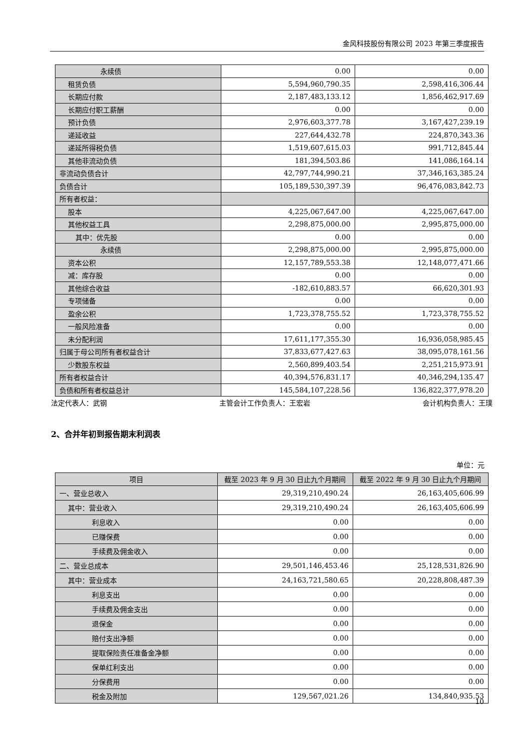金风科技股份有限公司 2023 年第三季度报告
| 永续债 | 0.00 | 0.00 |
| 租赁负债 | 5,594,960,790.35 | 2,598,416,306.44 |
| 长期应付款 | 2,187,483,133.12 | 1,856,462,917.69 |
| 长期应付职工薪酬 | 0.00 | 0.00 |
| 预计负债 | 2,976,603,377.78 | 3,167,427,239.19 |
| 递延收益 | 227,644,432.78 | 224,870,343.36 |
| 递延所得税负债 | 1,519,607,615.03 | 991,712,845.44 |
| 其他非流动负债 | 181,394,503.86 | 141,086,164.14 |
| 非流动负债合计 | 42,797,744,990.21 | 37,346,163,385.24 |
| 负债合计 | 105,189,530,397.39 | 96,476,083,842.73 |
| 所有者权益： | | |
| 股本 | 4,225,067,647.00 | 4,225,067,647.00 |
| 其他权益工具 | 2,298,875,000.00 | 2,995,875,000.00 |
| 其中：优先股 | 0.00 | 0.00 |
| 永续债 | 2,298,875,000.00 | 2,995,875,000.00 |
| 资本公积 | 12,157,789,553.38 | 12,148,077,471.66 |
| 减：库存股 | 0.00 | 0.00 |
| 其他综合收益 | -182,610,883.57 | 66,620,301.93 |
| 专项储备 | 0.00 | 0.00 |
| 盈余公积 | 1,723,378,755.52 | 1,723,378,755.52 |
| 一般风险准备 | 0.00 | 0.00 |
| 未分配利润 | 17,611,177,355.30 | 16,936,058,985.45 |
| 归属于母公司所有者权益合计 | 37,833,677,427.63 | 38,095,078,161.56 |
| 少数股东权益 | 2,560,899,403.54 | 2,251,215,973.91 |
| 所有者权益合计 | 40,394,576,831.17 | 40,346,294,135.47 |
| 负债和所有者权益总计 | 145,584,107,228.56 | 136,822,377,978.20 |
法定代表人：武钢 主管会计工作负责人：王宏岩 会计机构负责人：王璞
2、合并年初到报告期末利润表
单位：元
| 项目 | 截至 2023 年 9 月 30 日止九个月期间 | 截至 2022 年 9 月 30 日止九个月期间 |
| --- | --- | --- |
| 一、营业总收入 | 29,319,210,490.24 | 26,163,405,606.99 |
| 其中：营业收入 | 29,319,210,490.24 | 26,163,405,606.99 |
| 利息收入 | 0.00 | 0.00 |
| 已赚保费 | 0.00 | 0.00 |
| 手续费及佣金收入 | 0.00 | 0.00 |
| 二、营业总成本 | 29,501,146,453.46 | 25,128,531,826.90 |
| 其中：营业成本 | 24,163,721,580.65 | 20,228,808,487.39 |
| 利息支出 | 0.00 | 0.00 |
| 手续费及佣金支出 | 0.00 | 0.00 |
| 退保金 | 0.00 | 0.00 |
| 赔付支出净额 | 0.00 | 0.00 |
| 提取保险责任准备金净额 | 0.00 | 0.00 |
| 保单红利支出 | 0.00 | 0.00 |
| 分保费用 | 0.00 | 0.00 |
| 税金及附加 | 129,567,021.26 | 134,840,935.53 |
10